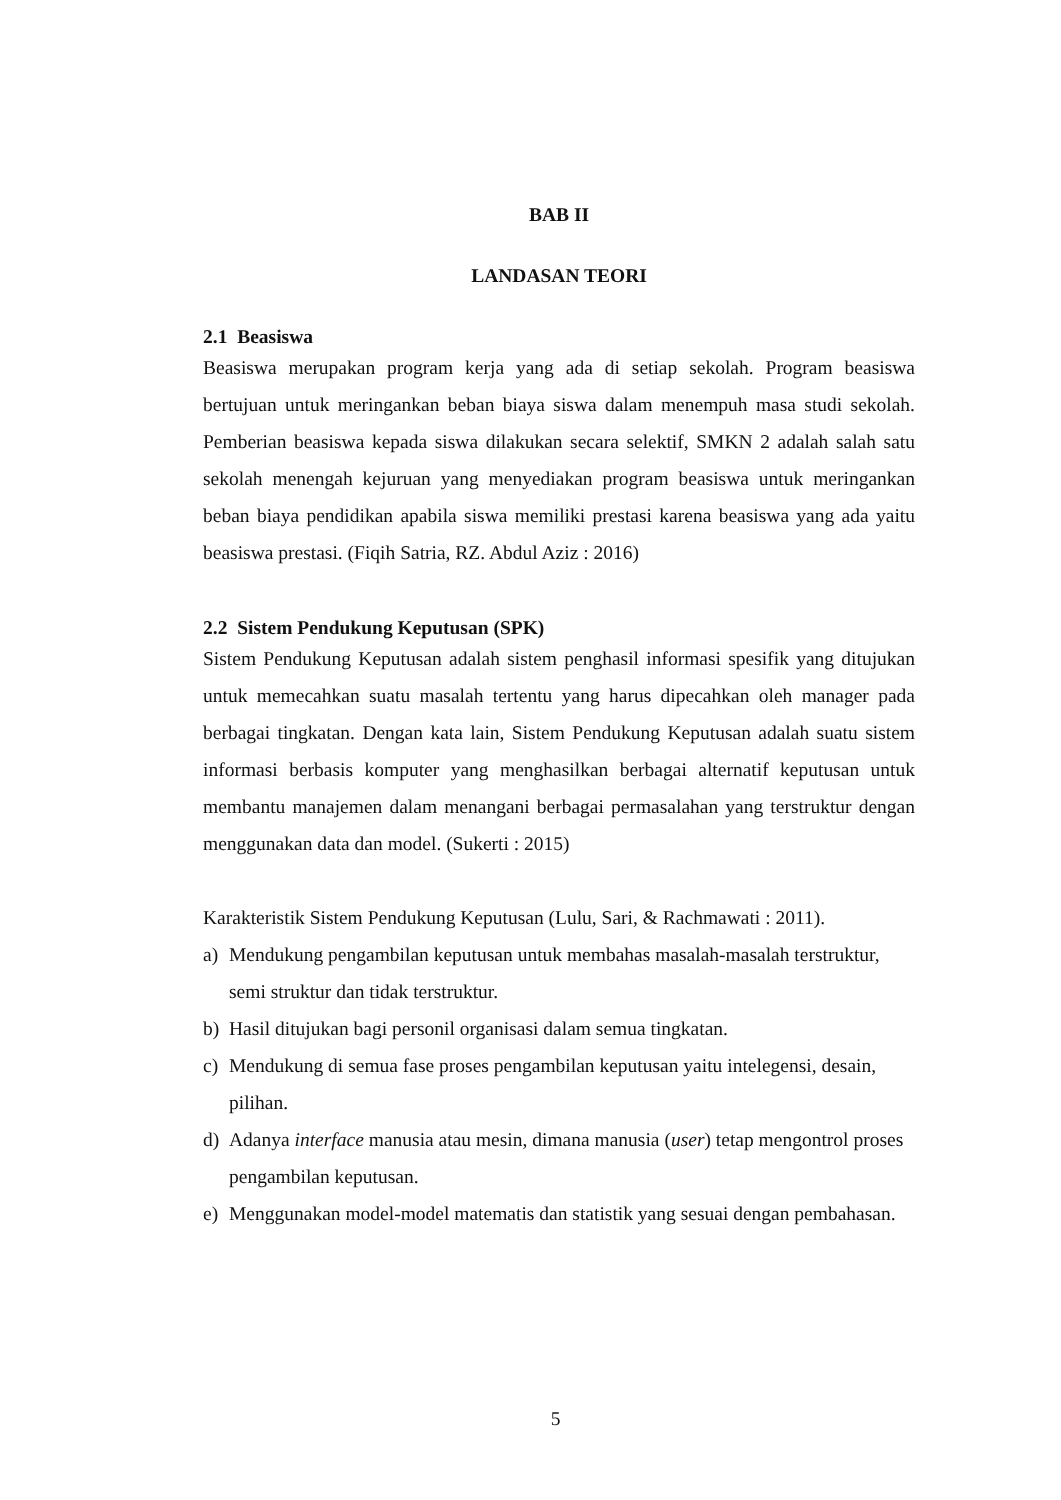BAB II
LANDASAN TEORI
2.1 Beasiswa
Beasiswa merupakan program kerja yang ada di setiap sekolah. Program beasiswa bertujuan untuk meringankan beban biaya siswa dalam menempuh masa studi sekolah. Pemberian beasiswa kepada siswa dilakukan secara selektif, SMKN 2 adalah salah satu sekolah menengah kejuruan yang menyediakan program beasiswa untuk meringankan beban biaya pendidikan apabila siswa memiliki prestasi karena beasiswa yang ada yaitu beasiswa prestasi. (Fiqih Satria, RZ. Abdul Aziz : 2016)
2.2 Sistem Pendukung Keputusan (SPK)
Sistem Pendukung Keputusan adalah sistem penghasil informasi spesifik yang ditujukan untuk memecahkan suatu masalah tertentu yang harus dipecahkan oleh manager pada berbagai tingkatan. Dengan kata lain, Sistem Pendukung Keputusan adalah suatu sistem informasi berbasis komputer yang menghasilkan berbagai alternatif keputusan untuk membantu manajemen dalam menangani berbagai permasalahan yang terstruktur dengan menggunakan data dan model. (Sukerti : 2015)
Karakteristik Sistem Pendukung Keputusan (Lulu, Sari, & Rachmawati : 2011).
a) Mendukung pengambilan keputusan untuk membahas masalah-masalah terstruktur, semi struktur dan tidak terstruktur.
b) Hasil ditujukan bagi personil organisasi dalam semua tingkatan.
c) Mendukung di semua fase proses pengambilan keputusan yaitu intelegensi, desain, pilihan.
d) Adanya interface manusia atau mesin, dimana manusia (user) tetap mengontrol proses pengambilan keputusan.
e) Menggunakan model-model matematis dan statistik yang sesuai dengan pembahasan.
5